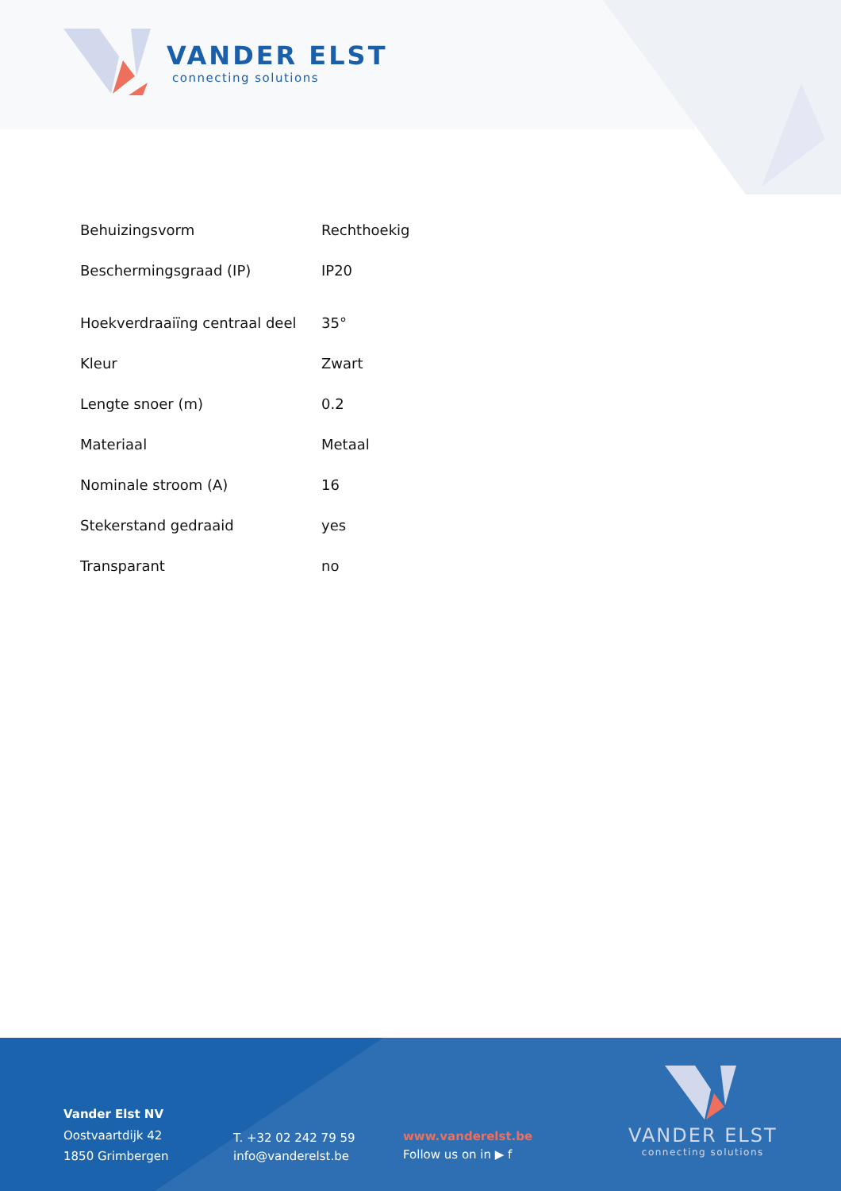VANDER ELST
connecting solutions
| Behuizingsvorm | Rechthoekig |
| Beschermingsgraad (IP) | IP20 |
| Hoekverdraaiïng centraal deel | 35° |
| Kleur | Zwart |
| Lengte snoer (m) | 0.2 |
| Materiaal | Metaal |
| Nominale stroom (A) | 16 |
| Stekerstand gedraaid | yes |
| Transparant | no |
Vander Elst NV
Oostvaartdijk 42
1850 Grimbergen
T. +32 02 242 79 59
info@vanderelst.be
www.vanderelst.be
Follow us on in ▶ f
VANDER ELST
connecting solutions